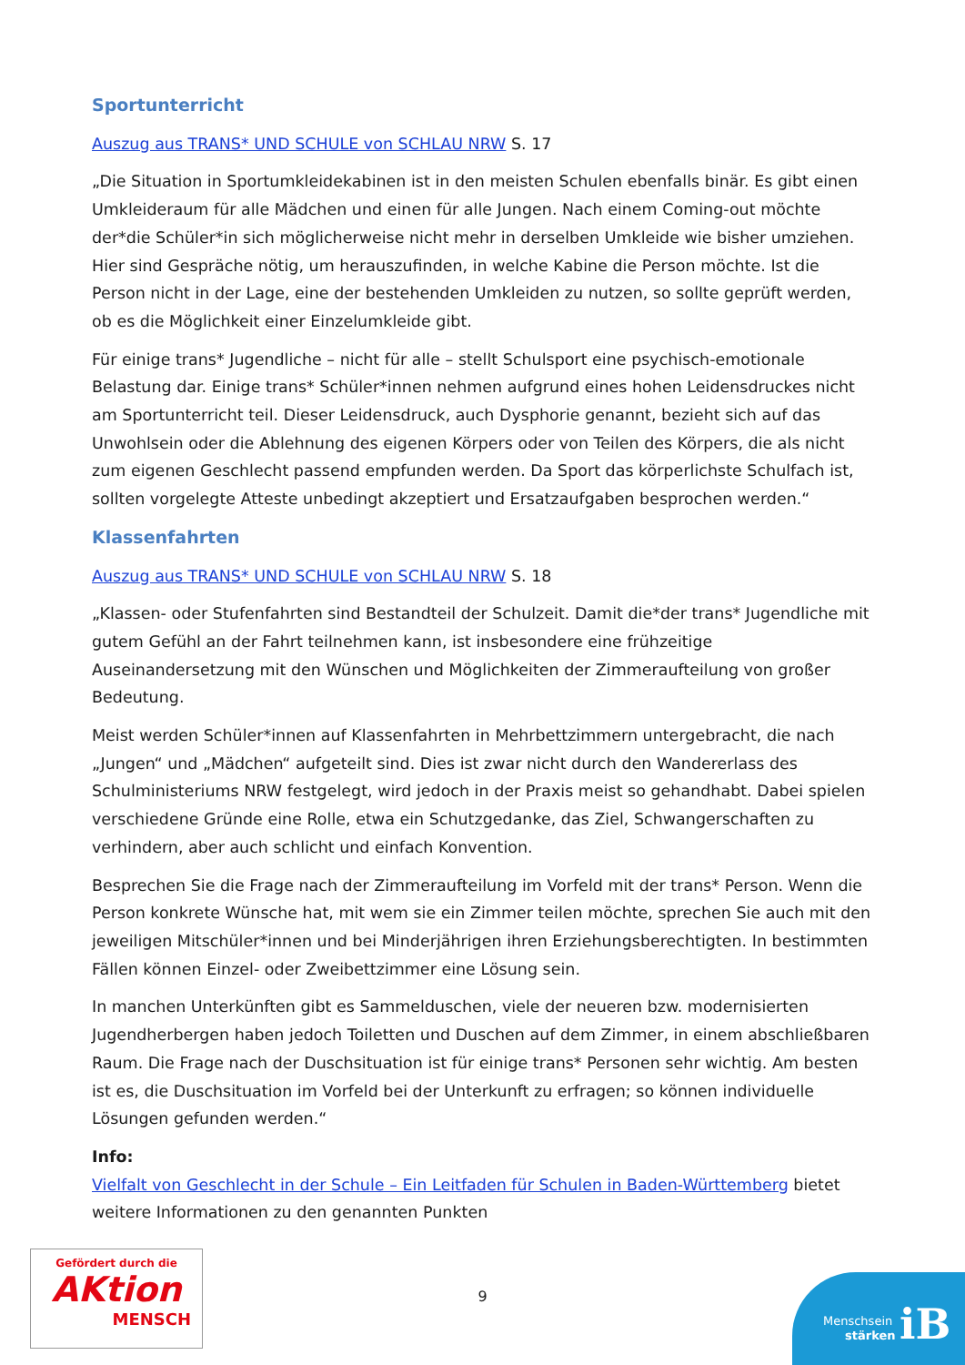Sportunterricht
Auszug aus TRANS* UND SCHULE von SCHLAU NRW S. 17
„Die Situation in Sportumkleidekabinen ist in den meisten Schulen ebenfalls binär. Es gibt einen Umkleideraum für alle Mädchen und einen für alle Jungen. Nach einem Coming-out möchte der*die Schüler*in sich möglicherweise nicht mehr in derselben Umkleide wie bisher umziehen. Hier sind Gespräche nötig, um herauszufinden, in welche Kabine die Person möchte. Ist die Person nicht in der Lage, eine der bestehenden Umkleiden zu nutzen, so sollte geprüft werden, ob es die Möglichkeit einer Einzelumkleide gibt.
Für einige trans* Jugendliche – nicht für alle – stellt Schulsport eine psychisch-emotionale Belastung dar. Einige trans* Schüler*innen nehmen aufgrund eines hohen Leidensdruckes nicht am Sportunterricht teil. Dieser Leidensdruck, auch Dysphorie genannt, bezieht sich auf das Unwohlsein oder die Ablehnung des eigenen Körpers oder von Teilen des Körpers, die als nicht zum eigenen Geschlecht passend empfunden werden. Da Sport das körperlichste Schulfach ist, sollten vorgelegte Atteste unbedingt akzeptiert und Ersatzaufgaben besprochen werden.“
Klassenfahrten
Auszug aus TRANS* UND SCHULE von SCHLAU NRW S. 18
„Klassen- oder Stufenfahrten sind Bestandteil der Schulzeit. Damit die*der trans* Jugendliche mit gutem Gefühl an der Fahrt teilnehmen kann, ist insbesondere eine frühzeitige Auseinandersetzung mit den Wünschen und Möglichkeiten der Zimmeraufteilung von großer Bedeutung.
Meist werden Schüler*innen auf Klassenfahrten in Mehrbettzimmern untergebracht, die nach „Jungen“ und „Mädchen“ aufgeteilt sind. Dies ist zwar nicht durch den Wandererlass des Schulministeriums NRW festgelegt, wird jedoch in der Praxis meist so gehandhabt. Dabei spielen verschiedene Gründe eine Rolle, etwa ein Schutzgedanke, das Ziel, Schwangerschaften zu verhindern, aber auch schlicht und einfach Konvention.
Besprechen Sie die Frage nach der Zimmeraufteilung im Vorfeld mit der trans* Person. Wenn die Person konkrete Wünsche hat, mit wem sie ein Zimmer teilen möchte, sprechen Sie auch mit den jeweiligen Mitschüler*innen und bei Minderjährigen ihren Erziehungsberechtigten. In bestimmten Fällen können Einzel- oder Zweibettzimmer eine Lösung sein.
In manchen Unterkünften gibt es Sammelduschen, viele der neueren bzw. modernisierten Jugendherbergen haben jedoch Toiletten und Duschen auf dem Zimmer, in einem abschließbaren Raum. Die Frage nach der Duschsituation ist für einige trans* Personen sehr wichtig. Am besten ist es, die Duschsituation im Vorfeld bei der Unterkunft zu erfragen; so können individuelle Lösungen gefunden werden.“
Info:
Vielfalt von Geschlecht in der Schule – Ein Leitfaden für Schulen in Baden-Württemberg bietet weitere Informationen zu den genannten Punkten
9
Gefördert durch die
AKtion
MENSCH
Menschsein
stärken
iB